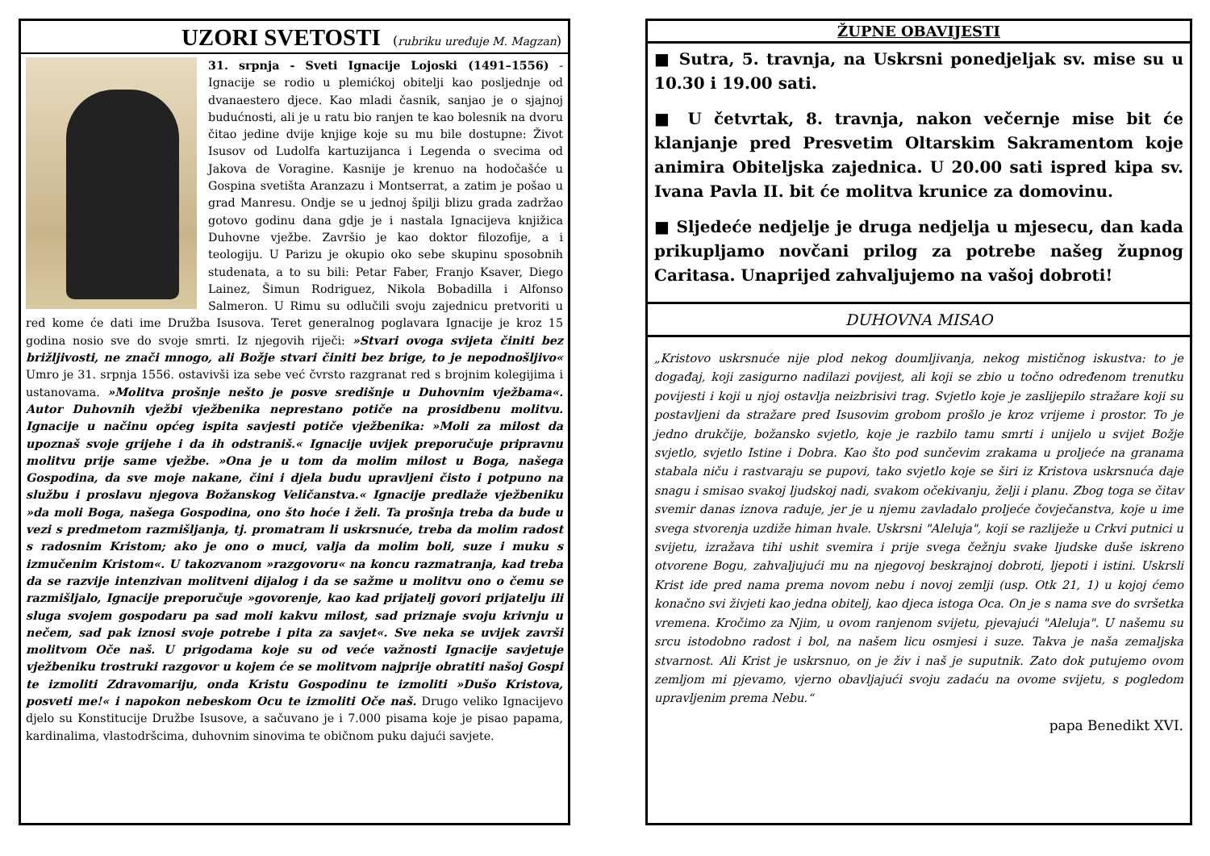UZORI SVETOSTI (rubriku uređuje M. Magzan)
31. srpnja - Sveti Ignacije Lojoski (1491–1556) - Ignacije se rodio u plemićkoj obitelji kao posljednje od dvanaestero djece. Kao mladi časnik, sanjao je o sjajnoj budućnosti, ali je u ratu bio ranjen te kao bolesnik na dvoru čitao jedine dvije knjige koje su mu bile dostupne: Život Isusov od Ludolfa kartuzijanca i Legenda o svecima od Jakova de Voragine. Kasnije je krenuo na hodočašće u Gospina svetišta Aranzazu i Montserrat, a zatim je pošao u grad Manresu. Ondje se u jednoj špilji blizu grada zadržao gotovo godinu dana gdje je i nastala Ignacijeva knjižica Duhovne vježbe. Završio je kao doktor filozofije, a i teologiju. U Parizu je okupio oko sebe skupinu sposobnih studenata, a to su bili: Petar Faber, Franjo Ksaver, Diego Lainez, Šimun Rodriguez, Nikola Bobadilla i Alfonso Salmeron. U Rimu su odlučili svoju zajednicu pretvoriti u red kome će dati ime Družba Isusova. Teret generalnog poglavara Ignacije je kroz 15 godina nosio sve do svoje smrti. Iz njegovih riječi: »Stvari ovoga svijeta činiti bez brižljivosti, ne znači mnogo, ali Božje stvari činiti bez brige, to je nepodnošljivo« Umro je 31. srpnja 1556. ostavivši iza sebe već čvrsto razgranat red s brojnim kolegijima i ustanovama. »Molitva prošnje nešto je posve središnje u Duhovnim vježbama«. Autor Duhovnih vježbi vježbenika neprestano potiče na prosidbenu molitvu. Ignacije u načinu općeg ispita savjesti potiče vježbenika: »Moli za milost da upoznaš svoje grijehe i da ih odstraniš.« Ignacije uvijek preporučuje pripravnu molitvu prije same vježbe. »Ona je u tom da molim milost u Boga, našega Gospodina, da sve moje nakane, čini i djela budu upravljeni čisto i potpuno na službu i proslavu njegova Božanskog Veličanstva.« Ignacije predlaže vježbeniku »da moli Boga, našega Gospodina, ono što hoće i želi. Ta prošnja treba da bude u vezi s predmetom razmišljanja, tj. promatram li uskrsnuće, treba da molim radost s radosnim Kristom; ako je ono o muci, valja da molim boli, suze i muku s izmučenim Kristom«. U takozvanom »razgovoru« na koncu razmatranja, kad treba da se razvije intenzivan molitveni dijalog i da se sažme u molitvu ono o čemu se razmišljalo, Ignacije preporučuje »govorenje, kao kad prijatelj govori prijatelju ili sluga svojem gospodaru pa sad moli kakvu milost, sad priznaje svoju krivnju u nečem, sad pak iznosi svoje potrebe i pita za savjet«. Sve neka se uvijek završi molitvom Oče naš. U prigodama koje su od veće važnosti Ignacije savjetuje vježbeniku trostruki razgovor u kojem će se molitvom najprije obratiti našoj Gospi te izmoliti Zdravomariju, onda Kristu Gospodinu te izmoliti »Dušo Kristova, posveti me!« i napokon nebeskom Ocu te izmoliti Oče naš. Drugo veliko Ignacijevo djelo su Konstitucije Družbe Isusove, a sačuvano je i 7.000 pisama koje je pisao papama, kardinalima, vlastodršcima, duhovnim sinovima te običnom puku dajući savjete.
ŽUPNE OBAVIJESTI
■ Sutra, 5. travnja, na Uskrsni ponedjeljak sv. mise su u 10.30 i 19.00 sati.
■ U četvrtak, 8. travnja, nakon večernje mise bit će klanjanje pred Presvetim Oltarskim Sakramentom koje animira Obiteljska zajednica. U 20.00 sati ispred kipa sv. Ivana Pavla II. bit će molitva krunice za domovinu.
■ Sljedeće nedjelje je druga nedjelja u mjesecu, dan kada prikupljamo novčani prilog za potrebe našeg župnog Caritasa. Unaprijed zahvaljujemo na vašoj dobroti!
DUHOVNA MISAO
„Kristovo uskrsnuće nije plod nekog doumljivanja, nekog mističnog iskustva: to je događaj, koji zasigurno nadilazi povijest, ali koji se zbio u točno određenom trenutku povijesti i koji u njoj ostavlja neizbrisivi trag. Svjetlo koje je zaslijepilo stražare koji su postavljeni da stražare pred Isusovim grobom prošlo je kroz vrijeme i prostor. To je jedno drukčije, božansko svjetlo, koje je razbilo tamu smrti i unijelo u svijet Božje svjetlo, svjetlo Istine i Dobra. Kao što pod sunčevim zrakama u proljeće na granama stabala niču i rastvaraju se pupovi, tako svjetlo koje se širi iz Kristova uskrsnuća daje snagu i smisao svakoj ljudskoj nadi, svakom očekivanju, želji i planu. Zbog toga se čitav svemir danas iznova raduje, jer je u njemu zavladalo proljeće čovječanstva, koje u ime svega stvorenja uzdiže himan hvale. Uskrsni "Aleluja", koji se razliježe u Crkvi putnici u svijetu, izražava tihi ushit svemira i prije svega čežnju svake ljudske duše iskreno otvorene Bogu, zahvaljujući mu na njegovoj beskrajnoj dobroti, ljepoti i istini. Uskrsli Krist ide pred nama prema novom nebu i novoj zemlji (usp. Otk 21, 1) u kojoj ćemo konačno svi živjeti kao jedna obitelj, kao djeca istoga Oca. On je s nama sve do svršetka vremena. Kročimo za Njim, u ovom ranjenom svijetu, pjevajući "Aleluja". U našemu su srcu istodobno radost i bol, na našem licu osmjesi i suze. Takva je naša zemaljska stvarnost. Ali Krist je uskrsnuo, on je živ i naš je suputnik. Zato dok putujemo ovom zemljom mi pjevamo, vjerno obavljajući svoju zadaću na ovome svijetu, s pogledom upravljenim prema Nebu.“
papa Benedikt XVI.